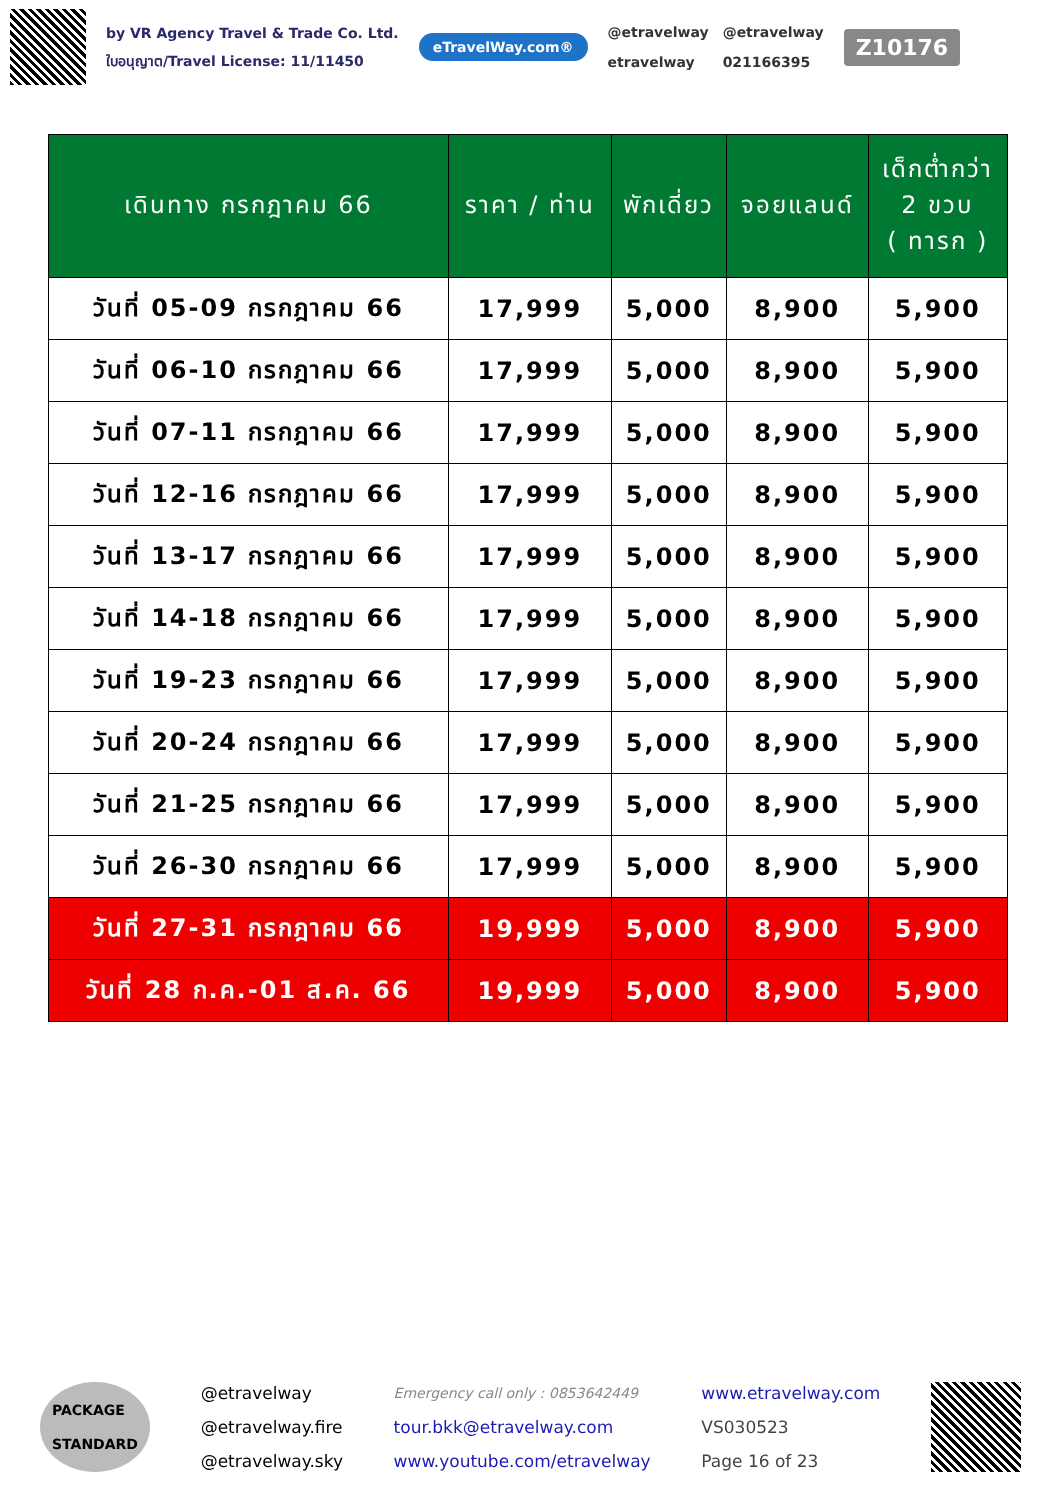by VR Agency Travel & Trade Co. Ltd.
ใบอนุญาต/Travel License: 11/11450
eTravelWay.com®
@etravelway @etravelway etravelway 021166395
Z10176
| เดินทาง กรกฎาคม 66 | ราคา / ท่าน | พักเดี่ยว | จอยแลนด์ | เด็กต่ำกว่า 2 ขวบ ( ทารก ) |
| --- | --- | --- | --- | --- |
| วันที่ 05-09 กรกฎาคม 66 | 17,999 | 5,000 | 8,900 | 5,900 |
| วันที่ 06-10 กรกฎาคม 66 | 17,999 | 5,000 | 8,900 | 5,900 |
| วันที่ 07-11 กรกฎาคม 66 | 17,999 | 5,000 | 8,900 | 5,900 |
| วันที่ 12-16 กรกฎาคม 66 | 17,999 | 5,000 | 8,900 | 5,900 |
| วันที่ 13-17 กรกฎาคม 66 | 17,999 | 5,000 | 8,900 | 5,900 |
| วันที่ 14-18 กรกฎาคม 66 | 17,999 | 5,000 | 8,900 | 5,900 |
| วันที่ 19-23 กรกฎาคม 66 | 17,999 | 5,000 | 8,900 | 5,900 |
| วันที่ 20-24 กรกฎาคม 66 | 17,999 | 5,000 | 8,900 | 5,900 |
| วันที่ 21-25 กรกฎาคม 66 | 17,999 | 5,000 | 8,900 | 5,900 |
| วันที่ 26-30 กรกฎาคม 66 | 17,999 | 5,000 | 8,900 | 5,900 |
| วันที่ 27-31 กรกฎาคม 66 | 19,999 | 5,000 | 8,900 | 5,900 |
| วันที่ 28 ก.ค.-01 ส.ค. 66 | 19,999 | 5,000 | 8,900 | 5,900 |
PACKAGE
STANDARD
@etravelway
@etravelway.fire
@etravelway.sky
Emergency call only : 0853642449
tour.bkk@etravelway.com
www.youtube.com/etravelway
www.etravelway.com
VS030523
Page 16 of 23